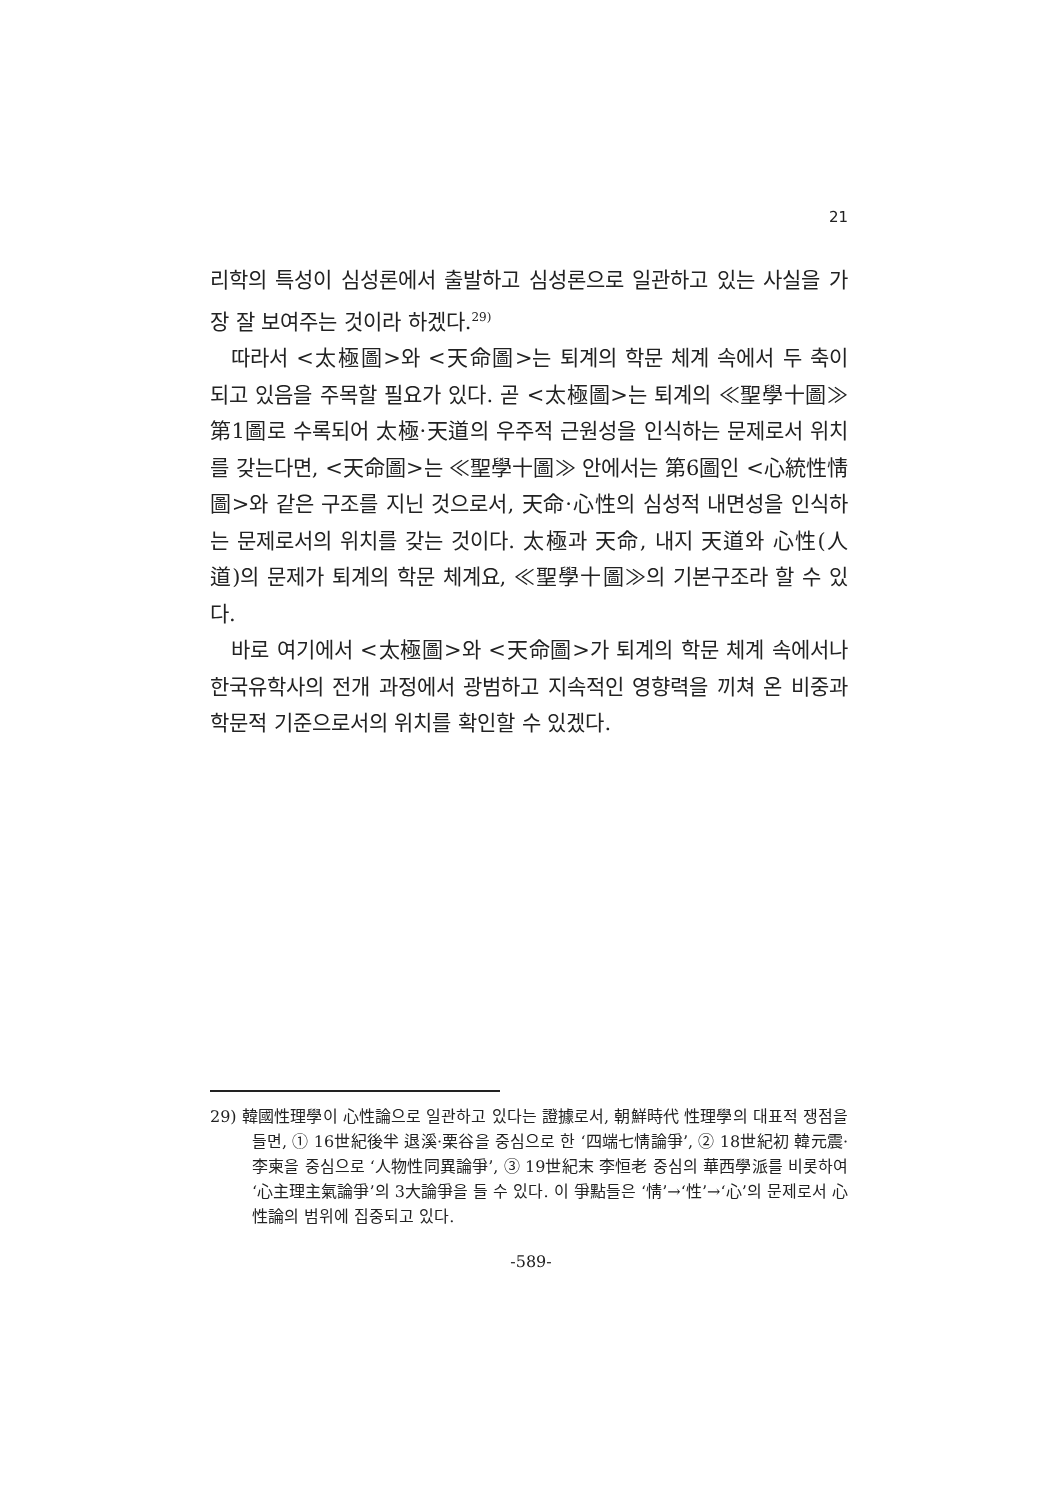21
리학의 특성이 심성론에서 출발하고 심성론으로 일관하고 있는 사실을 가장 잘 보여주는 것이라 하겠다.<sup>29)</sup>
따라서 <太極圖>와 <天命圖>는 퇴계의 학문 체계 속에서 두 축이 되고 있음을 주목할 필요가 있다. 곧 <太極圖>는 퇴계의 ≪聖學十圖≫ 第1圖로 수록되어 太極·天道의 우주적 근원성을 인식하는 문제로서 위치를 갖는다면, <天命圖>는 ≪聖學十圖≫ 안에서는 第6圖인 <心統性情圖>와 같은 구조를 지닌 것으로서, 天命·心性의 심성적 내면성을 인식하는 문제로서의 위치를 갖는 것이다. 太極과 天命, 내지 天道와 心性(人道)의 문제가 퇴계의 학문 체계요, ≪聖學十圖≫의 기본구조라 할 수 있다.
바로 여기에서 <太極圖>와 <天命圖>가 퇴계의 학문 체계 속에서나 한국유학사의 전개 과정에서 광범하고 지속적인 영향력을 끼쳐 온 비중과 학문적 기준으로서의 위치를 확인할 수 있겠다.
29) 韓國性理學이 心性論으로 일관하고 있다는 證據로서, 朝鮮時代 性理學의 대표적 쟁점을 들면, ① 16世紀後半 退溪·栗谷을 중심으로 한 ‘四端七情論爭’, ② 18世紀初 韓元震·李柬을 중심으로 ‘人物性同異論爭’, ③ 19世紀末 李恒老 중심의 華西學派를 비롯하여 ‘心主理主氣論爭’의 3大論爭을 들 수 있다. 이 爭點들은 ‘情’→‘性’→‘心’의 문제로서 心性論의 범위에 집중되고 있다.
-589-